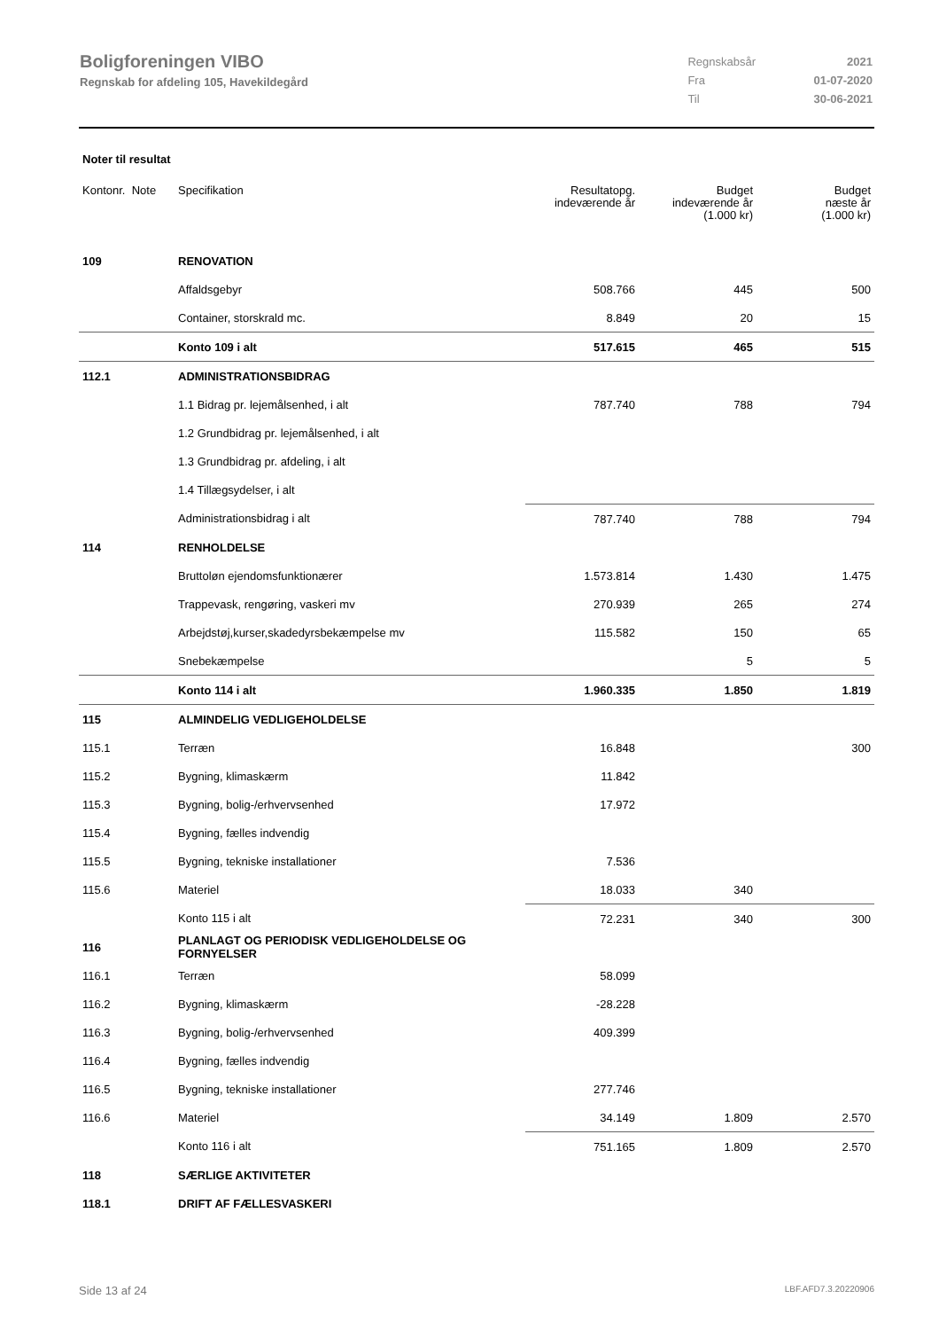Boligforeningen VIBO
Regnskab for afdeling 105, Havekildegård
| Regnskabsår | 2021 |
| Fra | 01-07-2020 |
| Til | 30-06-2021 |
Noter til resultat
| Kontonr. Note | Specifikation | Resultatopg. indeværende år | Budget indeværende år (1.000 kr) | Budget næste år (1.000 kr) |
| --- | --- | --- | --- | --- |
| 109 | RENOVATION | | | |
| | Affaldsgebyr | 508.766 | 445 | 500 |
| | Container, storskrald mc. | 8.849 | 20 | 15 |
| | Konto 109 i alt | 517.615 | 465 | 515 |
| 112.1 | ADMINISTRATIONSBIDRAG | | | |
| | 1.1 Bidrag pr. lejemålsenhed, i alt | 787.740 | 788 | 794 |
| | 1.2 Grundbidrag pr. lejemålsenhed, i alt | | | |
| | 1.3 Grundbidrag pr. afdeling, i alt | | | |
| | 1.4 Tillægsydelser, i alt | | | |
| | Administrationsbidrag i alt | 787.740 | 788 | 794 |
| 114 | RENHOLDELSE | | | |
| | Bruttoløn ejendomsfunktionærer | 1.573.814 | 1.430 | 1.475 |
| | Trappevask, rengøring, vaskeri mv | 270.939 | 265 | 274 |
| | Arbejdstøj,kurser,skadedyrsbekæmpelse mv | 115.582 | 150 | 65 |
| | Snebekæmpelse | | 5 | 5 |
| | Konto 114 i alt | 1.960.335 | 1.850 | 1.819 |
| 115 | ALMINDELIG VEDLIGEHOLDELSE | | | |
| 115.1 | Terræn | 16.848 | | 300 |
| 115.2 | Bygning, klimaskærm | 11.842 | | |
| 115.3 | Bygning, bolig-/erhvervsenhed | 17.972 | | |
| 115.4 | Bygning, fælles indvendig | | | |
| 115.5 | Bygning, tekniske installationer | 7.536 | | |
| 115.6 | Materiel | 18.033 | 340 | |
| | Konto 115 i alt | 72.231 | 340 | 300 |
| 116 | PLANLAGT OG PERIODISK VEDLIGEHOLDELSE OG FORNYELSER | | | |
| 116.1 | Terræn | 58.099 | | |
| 116.2 | Bygning, klimaskærm | -28.228 | | |
| 116.3 | Bygning, bolig-/erhvervsenhed | 409.399 | | |
| 116.4 | Bygning, fælles indvendig | | | |
| 116.5 | Bygning, tekniske installationer | 277.746 | | |
| 116.6 | Materiel | 34.149 | 1.809 | 2.570 |
| | Konto 116 i alt | 751.165 | 1.809 | 2.570 |
| 118 | SÆRLIGE AKTIVITETER | | | |
| 118.1 | DRIFT AF FÆLLESVASKERI | | | |
Side 13 af 24 LBF.AFD7.3.20220906